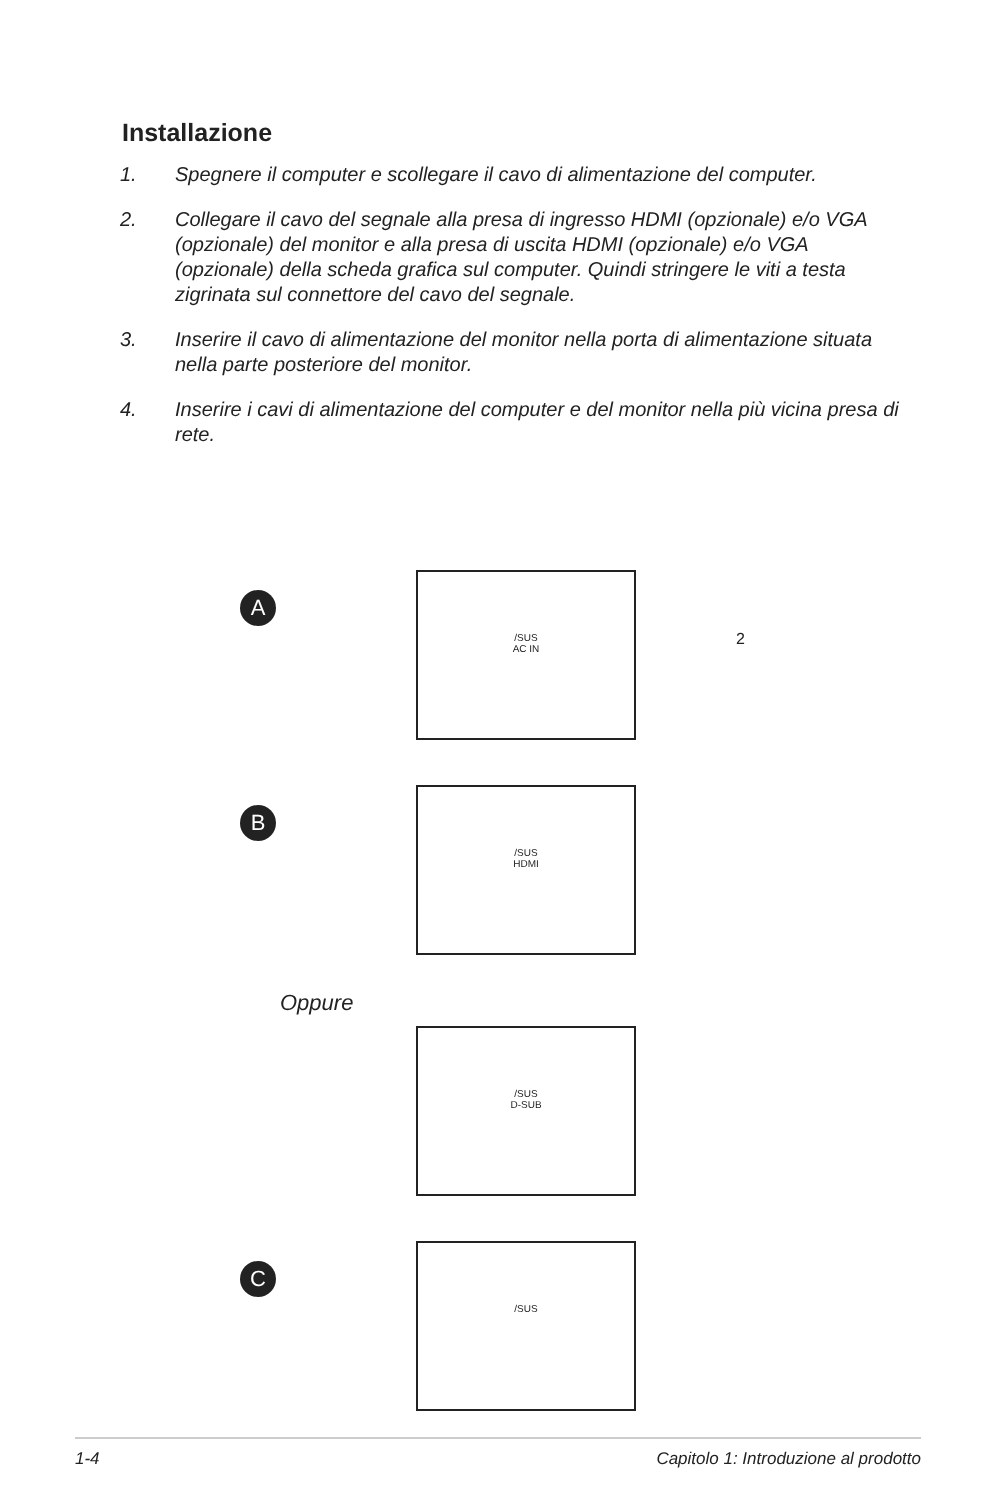Installazione
1. Spegnere il computer e scollegare il cavo di alimentazione del computer.
2. Collegare il cavo del segnale alla presa di ingresso HDMI (opzionale) e/o VGA (opzionale) del monitor e alla presa di uscita HDMI (opzionale) e/o VGA (opzionale) della scheda grafica sul computer. Quindi stringere le viti a testa zigrinata sul connettore del cavo del segnale.
3. Inserire il cavo di alimentazione del monitor nella porta di alimentazione situata nella parte posteriore del monitor.
4. Inserire i cavi di alimentazione del computer e del monitor nella più vicina presa di rete.
A
/SUS
AC IN
2
B
/SUS
HDMI
Oppure
/SUS
D-SUB
C
/SUS
1-4 Capitolo 1: Introduzione al prodotto